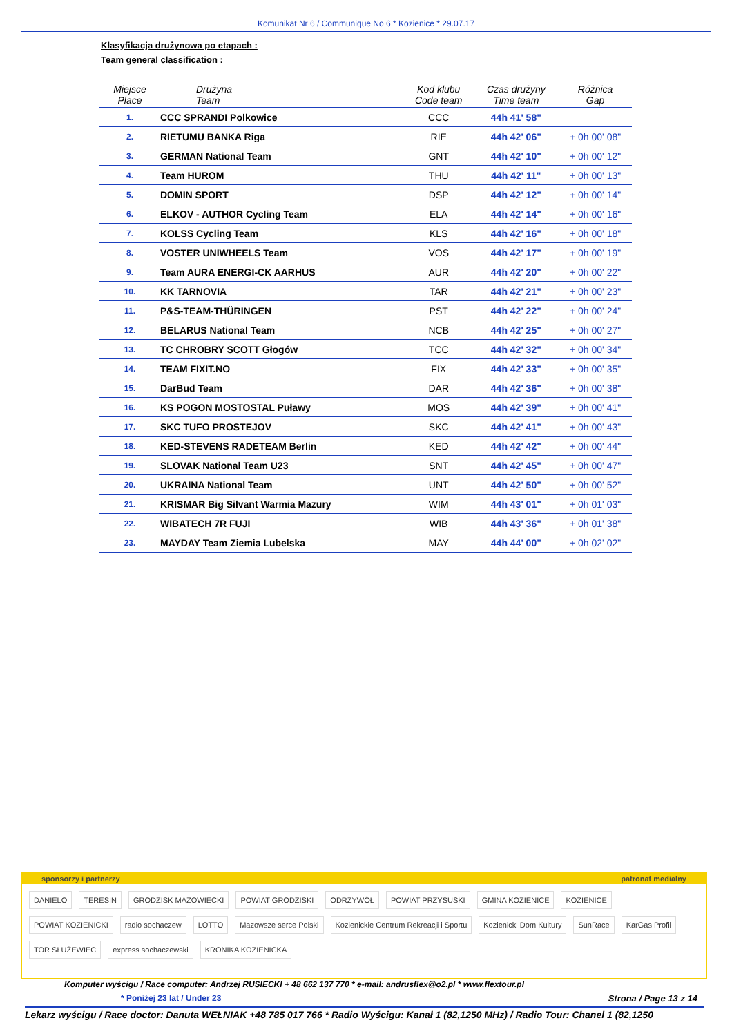Komunikat Nr 6 / Communique No 6 * Kozienice * 29.07.17
Klasyfikacja drużynowa po etapach :
Team general classification :
| Miejsce Place | Drużyna Team | Kod klubu Code team | Czas drużyny Time team | Różnica Gap |
| --- | --- | --- | --- | --- |
| 1. | CCC SPRANDI Polkowice | CCC | 44h 41' 58" | |
| 2. | RIETUMU BANKA Riga | RIE | 44h 42' 06" | + 0h 00' 08" |
| 3. | GERMAN National Team | GNT | 44h 42' 10" | + 0h 00' 12" |
| 4. | Team HUROM | THU | 44h 42' 11" | + 0h 00' 13" |
| 5. | DOMIN SPORT | DSP | 44h 42' 12" | + 0h 00' 14" |
| 6. | ELKOV - AUTHOR Cycling Team | ELA | 44h 42' 14" | + 0h 00' 16" |
| 7. | KOLSS Cycling Team | KLS | 44h 42' 16" | + 0h 00' 18" |
| 8. | VOSTER UNIWHEELS Team | VOS | 44h 42' 17" | + 0h 00' 19" |
| 9. | Team AURA ENERGI-CK AARHUS | AUR | 44h 42' 20" | + 0h 00' 22" |
| 10. | KK TARNOVIA | TAR | 44h 42' 21" | + 0h 00' 23" |
| 11. | P&S-TEAM-THÜRINGEN | PST | 44h 42' 22" | + 0h 00' 24" |
| 12. | BELARUS National Team | NCB | 44h 42' 25" | + 0h 00' 27" |
| 13. | TC CHROBRY SCOTT Głogów | TCC | 44h 42' 32" | + 0h 00' 34" |
| 14. | TEAM FIXIT.NO | FIX | 44h 42' 33" | + 0h 00' 35" |
| 15. | DarBud Team | DAR | 44h 42' 36" | + 0h 00' 38" |
| 16. | KS POGON MOSTOSTAL Puławy | MOS | 44h 42' 39" | + 0h 00' 41" |
| 17. | SKC TUFO PROSTEJOV | SKC | 44h 42' 41" | + 0h 00' 43" |
| 18. | KED-STEVENS RADETEAM Berlin | KED | 44h 42' 42" | + 0h 00' 44" |
| 19. | SLOVAK National Team U23 | SNT | 44h 42' 45" | + 0h 00' 47" |
| 20. | UKRAINA National Team | UNT | 44h 42' 50" | + 0h 00' 52" |
| 21. | KRISMAR Big Silvant Warmia Mazury | WIM | 44h 43' 01" | + 0h 01' 03" |
| 22. | WIBATECH 7R FUJI | WIB | 44h 43' 36" | + 0h 01' 38" |
| 23. | MAYDAY Team Ziemia Lubelska | MAY | 44h 44' 00" | + 0h 02' 02" |
sponsorzy i partnerzy patronat medialny
DANIELO TERESIN GRODZISK MAZOWIECKI POWIAT GRODZISKI ODRZYWÓŁ POWIAT PRZYSUSKI GMINA KOZIENICE KOZIENICE POWIAT KOZIENICKI radio sochaczew LOTTO Mazowsze serce Polski Kozienickie Centrum Rekreacji i Sportu Kozienicki Dom Kultury SunRace KarGas Profil TOR SŁUŻEWIEC express sochaczewski KRONIKA KOZIENICKA
Komputer wyścigu / Race computer: Andrzej RUSIECKI + 48 662 137 770 * e-mail: andrusflex@o2.pl * www.flextour.pl
* Poniżej 23 lat / Under 23 Strona / Page 13 z 14
Lekarz wyścigu / Race doctor: Danuta WEŁNIAK +48 785 017 766 * Radio Wyścigu: Kanał 1 (82,1250 MHz) / Radio Tour: Chanel 1 (82,1250